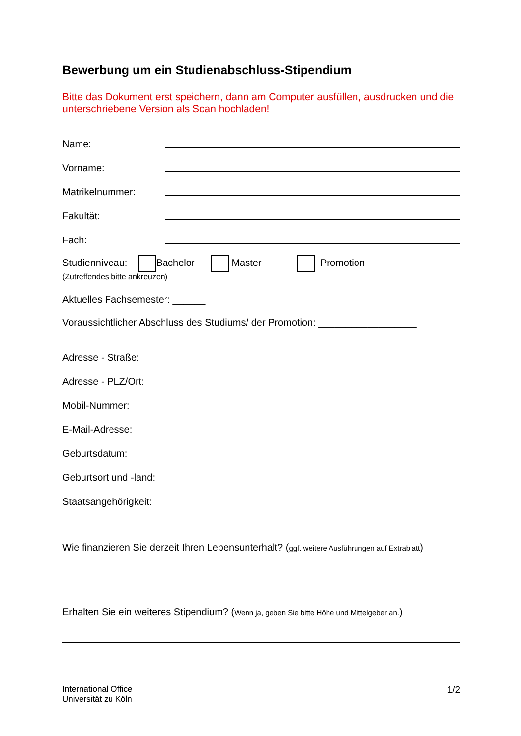Bewerbung um ein Studienabschluss-Stipendium
Bitte das Dokument erst speichern, dann am Computer ausfüllen, ausdrucken und die unterschriebene Version als Scan hochladen!
Name:
Vorname:
Matrikelnummer:
Fakultät:
Fach:
Studienniveau: Bachelor Master Promotion
(Zutreffendes bitte ankreuzen)
Aktuelles Fachsemester: ______
Voraussichtlicher Abschluss des Studiums/ der Promotion: __________________
Adresse - Straße:
Adresse - PLZ/Ort:
Mobil-Nummer:
E-Mail-Adresse:
Geburtsdatum:
Geburtsort und -land:
Staatsangehörigkeit:
Wie finanzieren Sie derzeit Ihren Lebensunterhalt? (ggf. weitere Ausführungen auf Extrablatt)
Erhalten Sie ein weiteres Stipendium? (Wenn ja, geben Sie bitte Höhe und Mittelgeber an.)
International Office
Universität zu Köln
1/2